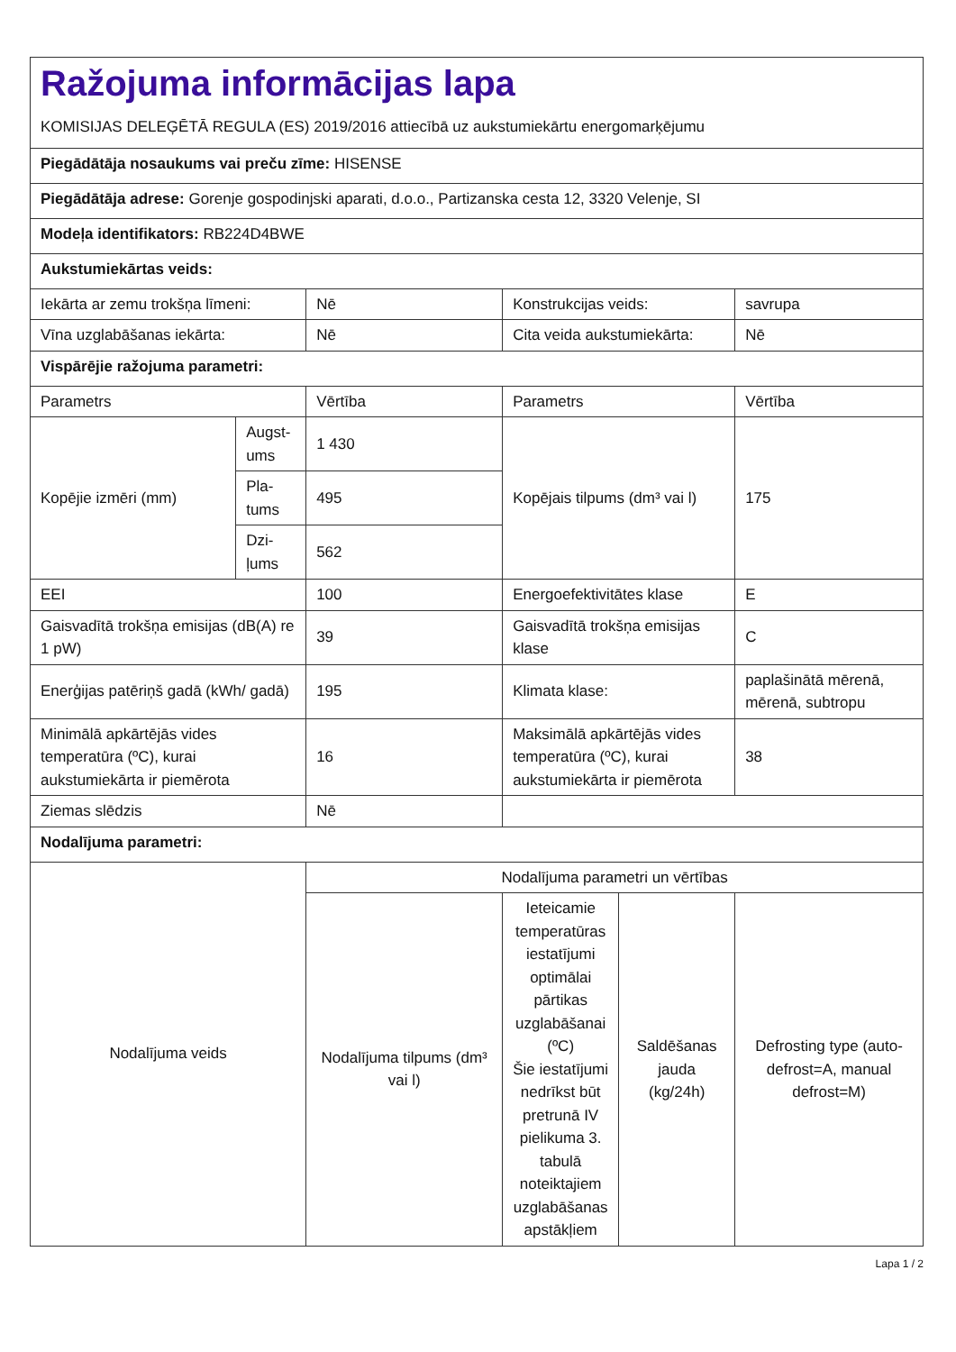| Ražojuma informācijas lapa KOMISIJAS DELEĢĒTĀ REGULA (ES) 2019/2016 attiecībā uz aukstumiekārtu energomarķējumu | | | | | |
| Piegādātāja nosaukums vai preču zīme: HISENSE | | | | | |
| Piegādātāja adrese: Gorenje gospodinjski aparati, d.o.o., Partizanska cesta 12, 3320 Velenje, SI | | | | | |
| Modeļa identifikators: RB224D4BWE | | | | | |
| Aukstumiekārtas veids: | | | | | |
| Iekārta ar zemu trokšņa līmeni: | | Nē | Konstrukcijas veids: | | savrupa |
| Vīna uzglabāšanas iekārta: | | Nē | Cita veida aukstumiekārta: | | Nē |
| Vispārējie ražojuma parametri: | | | | | |
| Parametrs | | Vērtība | Parametrs | | Vērtība |
| Kopējie izmēri (mm) | Augst-ums | 1 430 | Kopējais tilpums (dm³ vai l) | | 175 |
| | Pla-tums | 495 | | | |
| | Dzi-ļums | 562 | | | |
| EEI | | 100 | Energoefektivitātes klase | | E |
| Gaisvadītā trokšņa emisijas (dB(A) re 1 pW) | | 39 | Gaisvadītā trokšņa emisijas klase | | C |
| Enerģijas patēriņš gadā (kWh/ gadā) | | 195 | Klimata klase: | | paplašinātā mērenā, mērenā, subtropu |
| Minimālā apkārtējās vides temperatūra (ºC), kurai aukstumiekārta ir piemērota | | 16 | Maksimālā apkārtējās vides temperatūra (ºC), kurai aukstumiekārta ir piemērota | | 38 |
| Ziemas slēdzis | | Nē | | | |
| Nodalījuma parametri: | | | | | |
| Nodalījuma veids | | Nodalījuma parametri un vērtības | | | |
| | | Nodalījuma tilpums (dm³ vai l) | Ieteicamie temperatūras iestatījumi optimālai pārtikas uzglabāšanai (ºC) Šie iestatījumi nedrīkst būt pretrunā IV pielikuma 3. tabulā noteiktajiem uzglabāšanas apstākļiem | Saldēšanas jauda (kg/24h) | Defrosting type (auto-defrost=A, manual defrost=M) |
Lapa 1 / 2